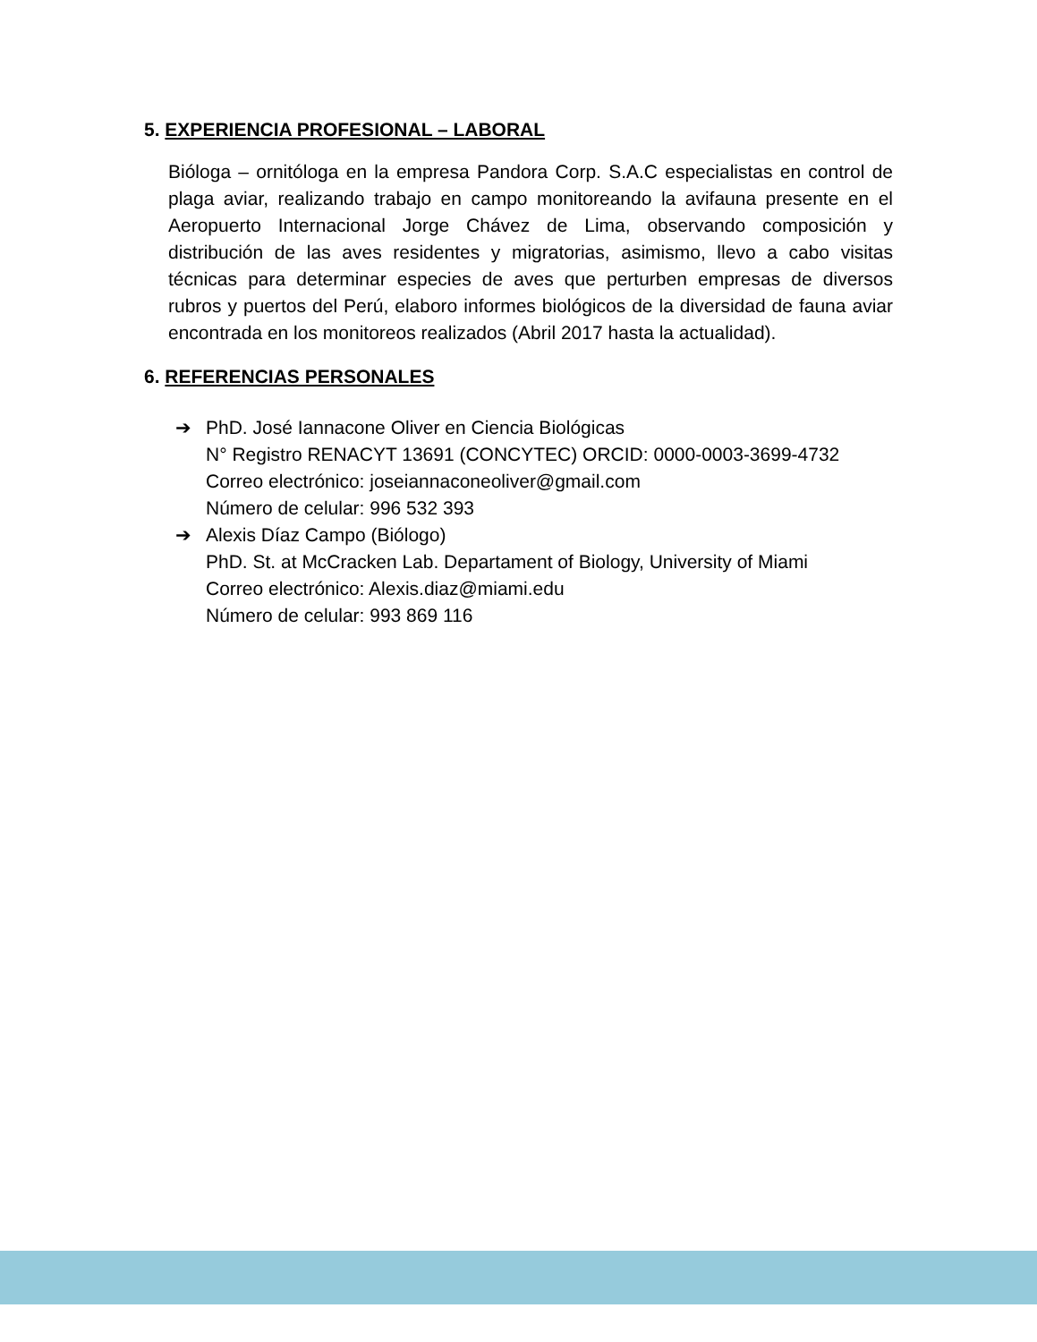5. EXPERIENCIA PROFESIONAL – LABORAL
Bióloga – ornitóloga en la empresa Pandora Corp. S.A.C especialistas en control de plaga aviar, realizando trabajo en campo monitoreando la avifauna presente en el Aeropuerto Internacional Jorge Chávez de Lima, observando composición y distribución de las aves residentes y migratorias, asimismo, llevo a cabo visitas técnicas para determinar especies de aves que perturben empresas de diversos rubros y puertos del Perú, elaboro informes biológicos de la diversidad de fauna aviar encontrada en los monitoreos realizados (Abril 2017 hasta la actualidad).
6. REFERENCIAS PERSONALES
➔ PhD. José Iannacone Oliver en Ciencia Biológicas
N° Registro RENACYT 13691 (CONCYTEC) ORCID: 0000-0003-3699-4732
Correo electrónico: joseiannaconeoliver@gmail.com
Número de celular: 996 532 393
➔ Alexis Díaz Campo (Biólogo)
PhD. St. at McCracken Lab. Departament of Biology, University of Miami
Correo electrónico: Alexis.diaz@miami.edu
Número de celular: 993 869 116